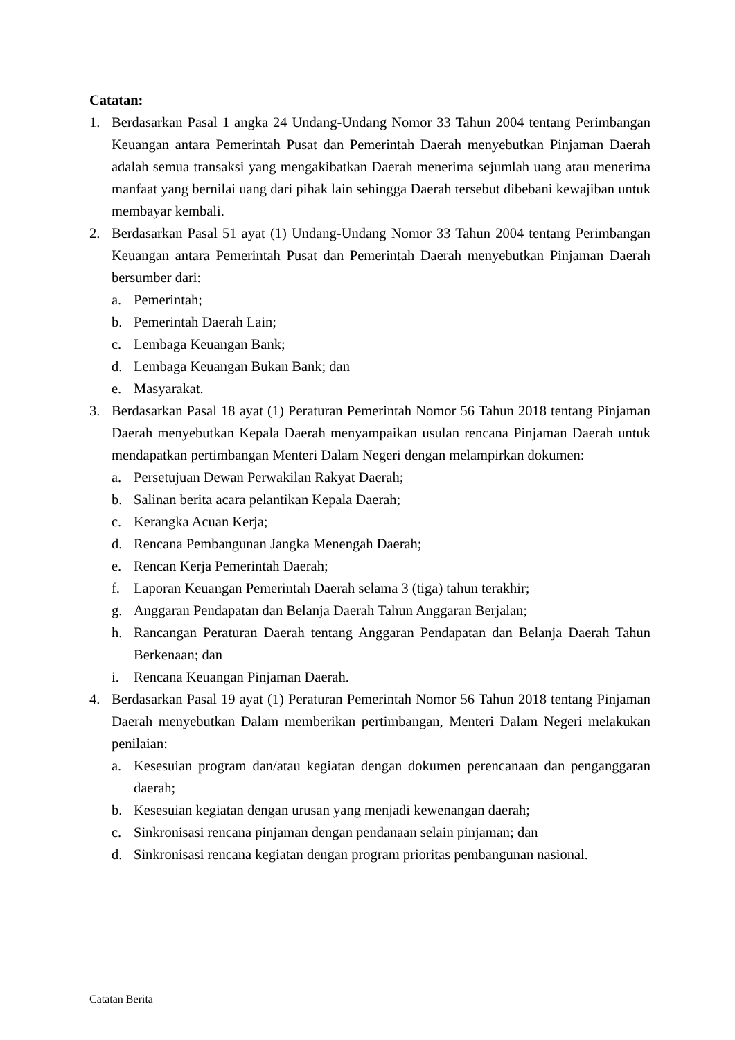Catatan:
1. Berdasarkan Pasal 1 angka 24 Undang-Undang Nomor 33 Tahun 2004 tentang Perimbangan Keuangan antara Pemerintah Pusat dan Pemerintah Daerah menyebutkan Pinjaman Daerah adalah semua transaksi yang mengakibatkan Daerah menerima sejumlah uang atau menerima manfaat yang bernilai uang dari pihak lain sehingga Daerah tersebut dibebani kewajiban untuk membayar kembali.
2. Berdasarkan Pasal 51 ayat (1) Undang-Undang Nomor 33 Tahun 2004 tentang Perimbangan Keuangan antara Pemerintah Pusat dan Pemerintah Daerah menyebutkan Pinjaman Daerah bersumber dari:
a. Pemerintah;
b. Pemerintah Daerah Lain;
c. Lembaga Keuangan Bank;
d. Lembaga Keuangan Bukan Bank; dan
e. Masyarakat.
3. Berdasarkan Pasal 18 ayat (1) Peraturan Pemerintah Nomor 56 Tahun 2018 tentang Pinjaman Daerah menyebutkan Kepala Daerah menyampaikan usulan rencana Pinjaman Daerah untuk mendapatkan pertimbangan Menteri Dalam Negeri dengan melampirkan dokumen:
a. Persetujuan Dewan Perwakilan Rakyat Daerah;
b. Salinan berita acara pelantikan Kepala Daerah;
c. Kerangka Acuan Kerja;
d. Rencana Pembangunan Jangka Menengah Daerah;
e. Rencan Kerja Pemerintah Daerah;
f. Laporan Keuangan Pemerintah Daerah selama 3 (tiga) tahun terakhir;
g. Anggaran Pendapatan dan Belanja Daerah Tahun Anggaran Berjalan;
h. Rancangan Peraturan Daerah tentang Anggaran Pendapatan dan Belanja Daerah Tahun Berkenaan; dan
i. Rencana Keuangan Pinjaman Daerah.
4. Berdasarkan Pasal 19 ayat (1) Peraturan Pemerintah Nomor 56 Tahun 2018 tentang Pinjaman Daerah menyebutkan Dalam memberikan pertimbangan, Menteri Dalam Negeri melakukan penilaian:
a. Kesesuian program dan/atau kegiatan dengan dokumen perencanaan dan penganggaran daerah;
b. Kesesuian kegiatan dengan urusan yang menjadi kewenangan daerah;
c. Sinkronisasi rencana pinjaman dengan pendanaan selain pinjaman; dan
d. Sinkronisasi rencana kegiatan dengan program prioritas pembangunan nasional.
Catatan Berita